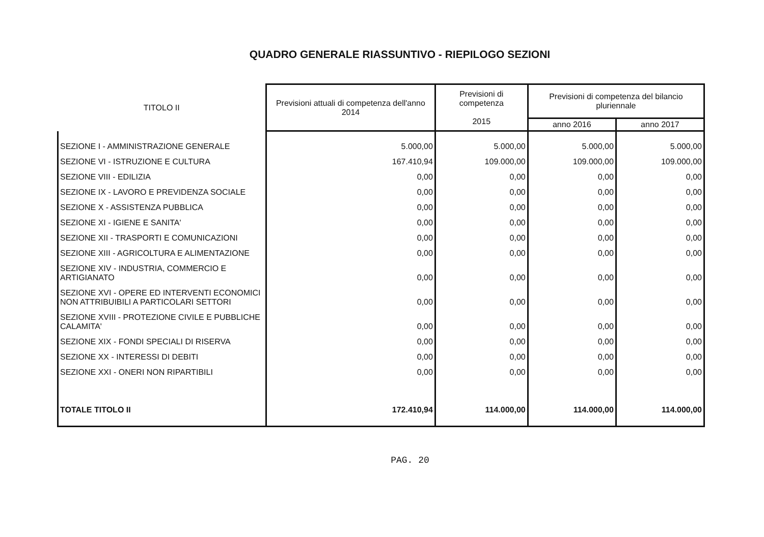QUADRO GENERALE RIASSUNTIVO - RIEPILOGO SEZIONI
| TITOLO II | Previsioni attuali di competenza dell'anno 2014 | Previsioni di competenza 2015 | Previsioni di competenza del bilancio pluriennale | |
| --- | --- | --- | --- | --- |
| | | | anno 2016 | anno 2017 |
| SEZIONE I - AMMINISTRAZIONE GENERALE | 5.000,00 | 5.000,00 | 5.000,00 | 5.000,00 |
| SEZIONE VI - ISTRUZIONE E CULTURA | 167.410,94 | 109.000,00 | 109.000,00 | 109.000,00 |
| SEZIONE VIII - EDILIZIA | 0,00 | 0,00 | 0,00 | 0,00 |
| SEZIONE IX - LAVORO E PREVIDENZA SOCIALE | 0,00 | 0,00 | 0,00 | 0,00 |
| SEZIONE X - ASSISTENZA PUBBLICA | 0,00 | 0,00 | 0,00 | 0,00 |
| SEZIONE XI - IGIENE E SANITA' | 0,00 | 0,00 | 0,00 | 0,00 |
| SEZIONE XII - TRASPORTI E COMUNICAZIONI | 0,00 | 0,00 | 0,00 | 0,00 |
| SEZIONE XIII - AGRICOLTURA E ALIMENTAZIONE | 0,00 | 0,00 | 0,00 | 0,00 |
| SEZIONE XIV - INDUSTRIA, COMMERCIO E ARTIGIANATO | 0,00 | 0,00 | 0,00 | 0,00 |
| SEZIONE XVI - OPERE ED INTERVENTI ECONOMICI NON ATTRIBUIBILI A PARTICOLARI SETTORI | 0,00 | 0,00 | 0,00 | 0,00 |
| SEZIONE XVIII - PROTEZIONE CIVILE E PUBBLICHE CALAMITA' | 0,00 | 0,00 | 0,00 | 0,00 |
| SEZIONE XIX - FONDI SPECIALI DI RISERVA | 0,00 | 0,00 | 0,00 | 0,00 |
| SEZIONE XX - INTERESSI DI DEBITI | 0,00 | 0,00 | 0,00 | 0,00 |
| SEZIONE XXI - ONERI NON RIPARTIBILI | 0,00 | 0,00 | 0,00 | 0,00 |
| TOTALE TITOLO II | 172.410,94 | 114.000,00 | 114.000,00 | 114.000,00 |
PAG. 20